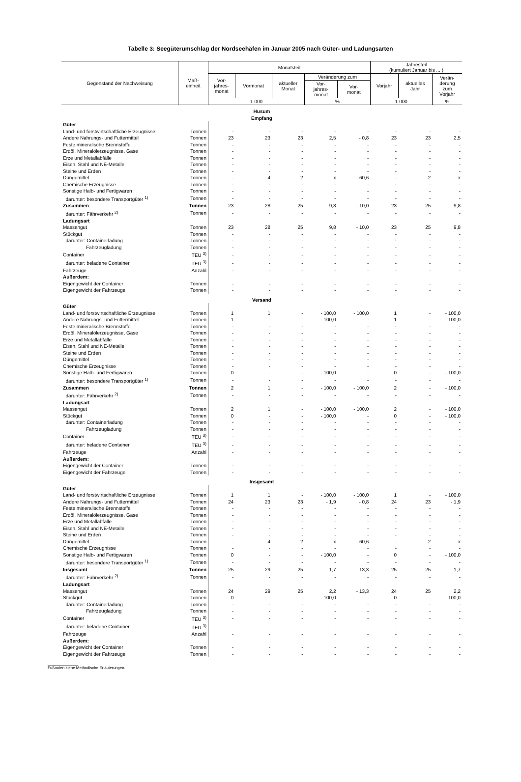Tabelle 3: Seegüterumschlag der Nordseehäfen im Januar 2005 nach Güter- und Ladungsarten
| Gegenstand der Nachweisung | Maß- einheit | Monatsteil | | | | | Jahresteil (kumuliert Januar bis ... ) | | |
| --- | --- | --- | --- | --- | --- | --- | --- | --- | --- |
| | | Vor- jahres- monat | Vormonat | aktueller Monat | Veränderung zum | | Vorjahr | aktuelles Jahr | Verän- derung zum Vorjahr |
| | | | | | Vor- jahres- monat | Vor- monat | | | |
| | | 1 000 | | | % | | 1 000 | | % |
| Husum Empfang | | | | | | | | | |
| Güter | | | | | | | | | |
| Land- und forstwirtschaftliche Erzeugnisse | Tonnen | - | - | - | - | - | - | - | - |
| Andere Nahrungs- und Futtermittel | Tonnen | 23 | 23 | 23 | 2,5 | - 0,8 | 23 | 23 | 2,5 |
| Feste mineralische Brennstoffe | Tonnen | - | - | - | - | - | - | - | - |
| Erdöl, Mineralölerzeugnisse, Gase | Tonnen | - | - | - | - | - | - | - | - |
| Erze und Metallabfälle | Tonnen | - | - | - | - | - | - | - | - |
| Eisen, Stahl und NE-Metalle | Tonnen | - | - | - | - | - | - | - | - |
| Steine und Erden | Tonnen | - | - | - | - | - | - | - | - |
| Düngemittel | Tonnen | - | 4 | 2 | x | - 60,6 | - | 2 | x |
| Chemische Erzeugnisse | Tonnen | - | - | - | - | - | - | - | - |
| Sonstige Halb- und Fertigwaren | Tonnen | - | - | - | - | - | - | - | - |
| darunter: besondere Transportgüter <sup>1)</sup> | Tonnen | - | - | - | - | - | - | - | - |
| Zusammen | Tonnen | 23 | 28 | 25 | 9,8 | - 10,0 | 23 | 25 | 9,8 |
| darunter: Fährverkehr <sup>2)</sup> | Tonnen | - | - | - | - | - | - | - | - |
| Ladungsart | | | | | | | | | |
| Massengut | Tonnen | 23 | 28 | 25 | 9,8 | - 10,0 | 23 | 25 | 9,8 |
| Stückgut | Tonnen | - | - | - | - | - | - | - | - |
| darunter: Containerladung | Tonnen | - | - | - | - | - | - | - | - |
| Fahrzeugladung | Tonnen | - | - | - | - | - | - | - | - |
| Container | TEU <sup>3)</sup> | - | - | - | - | - | - | - | - |
| darunter: beladene Container | TEU <sup>3)</sup> | - | - | - | - | - | - | - | - |
| Fahrzeuge | Anzahl | - | - | - | - | - | - | - | - |
| Außerdem: | | | | | | | | | |
| Eigengewicht der Container | Tonnen | - | - | - | - | - | - | - | - |
| Eigengewicht der Fahrzeuge | Tonnen | - | - | - | - | - | - | - | - |
| Versand | | | | | | | | | |
| Güter | | | | | | | | | |
| Land- und forstwirtschaftliche Erzeugnisse | Tonnen | 1 | 1 | - | - 100,0 | - 100,0 | 1 | - | - 100,0 |
| Andere Nahrungs- und Futtermittel | Tonnen | 1 | - | - | - 100,0 | - | 1 | - | - 100,0 |
| Feste mineralische Brennstoffe | Tonnen | - | - | - | - | - | - | - | - |
| Erdöl, Mineralölerzeugnisse, Gase | Tonnen | - | - | - | - | - | - | - | - |
| Erze und Metallabfälle | Tonnen | - | - | - | - | - | - | - | - |
| Eisen, Stahl und NE-Metalle | Tonnen | - | - | - | - | - | - | - | - |
| Steine und Erden | Tonnen | - | - | - | - | - | - | - | - |
| Düngemittel | Tonnen | - | - | - | - | - | - | - | - |
| Chemische Erzeugnisse | Tonnen | - | - | - | - | - | - | - | - |
| Sonstige Halb- und Fertigwaren | Tonnen | 0 | - | - | - 100,0 | - | 0 | - | - 100,0 |
| darunter: besondere Transportgüter <sup>1)</sup> | Tonnen | - | - | - | - | - | - | - | - |
| Zusammen | Tonnen | 2 | 1 | - | - 100,0 | - 100,0 | 2 | - | - 100,0 |
| darunter: Fährverkehr <sup>2)</sup> | Tonnen | - | - | - | - | - | - | - | - |
| Ladungsart | | | | | | | | | |
| Massengut | Tonnen | 2 | 1 | - | - 100,0 | - 100,0 | 2 | - | - 100,0 |
| Stückgut | Tonnen | 0 | - | - | - 100,0 | - | 0 | - | - 100,0 |
| darunter: Containerladung | Tonnen | - | - | - | - | - | - | - | - |
| Fahrzeugladung | Tonnen | - | - | - | - | - | - | - | - |
| Container | TEU <sup>3)</sup> | - | - | - | - | - | - | - | - |
| darunter: beladene Container | TEU <sup>3)</sup> | - | - | - | - | - | - | - | - |
| Fahrzeuge | Anzahl | - | - | - | - | - | - | - | - |
| Außerdem: | | | | | | | | | |
| Eigengewicht der Container | Tonnen | - | - | - | - | - | - | - | - |
| Eigengewicht der Fahrzeuge | Tonnen | - | - | - | - | - | - | - | - |
| Insgesamt | | | | | | | | | |
| Güter | | | | | | | | | |
| Land- und forstwirtschaftliche Erzeugnisse | Tonnen | 1 | 1 | - | - 100,0 | - 100,0 | 1 | - | - 100,0 |
| Andere Nahrungs- und Futtermittel | Tonnen | 24 | 23 | 23 | - 1,9 | - 0,8 | 24 | 23 | - 1,9 |
| Feste mineralische Brennstoffe | Tonnen | - | - | - | - | - | - | - | - |
| Erdöl, Mineralölerzeugnisse, Gase | Tonnen | - | - | - | - | - | - | - | - |
| Erze und Metallabfälle | Tonnen | - | - | - | - | - | - | - | - |
| Eisen, Stahl und NE-Metalle | Tonnen | - | - | - | - | - | - | - | - |
| Steine und Erden | Tonnen | - | - | - | - | - | - | - | - |
| Düngemittel | Tonnen | - | 4 | 2 | x | - 60,6 | - | 2 | x |
| Chemische Erzeugnisse | Tonnen | - | - | - | - | - | - | - | - |
| Sonstige Halb- und Fertigwaren | Tonnen | 0 | - | - | - 100,0 | - | 0 | - | - 100,0 |
| darunter: besondere Transportgüter <sup>1)</sup> | Tonnen | - | - | - | - | - | - | - | - |
| Insgesamt | Tonnen | 25 | 29 | 25 | 1,7 | - 13,3 | 25 | 25 | 1,7 |
| darunter: Fährverkehr <sup>2)</sup> | Tonnen | - | - | - | - | - | - | - | - |
| Ladungsart | | | | | | | | | |
| Massengut | Tonnen | 24 | 29 | 25 | 2,2 | - 13,3 | 24 | 25 | 2,2 |
| Stückgut | Tonnen | 0 | - | - | - 100,0 | - | 0 | - | - 100,0 |
| darunter: Containerladung | Tonnen | - | - | - | - | - | - | - | - |
| Fahrzeugladung | Tonnen | - | - | - | - | - | - | - | - |
| Container | TEU <sup>3)</sup> | - | - | - | - | - | - | - | - |
| darunter: beladene Container | TEU <sup>3)</sup> | - | - | - | - | - | - | - | - |
| Fahrzeuge | Anzahl | - | - | - | - | - | - | - | - |
| Außerdem: | | | | | | | | | |
| Eigengewicht der Container | Tonnen | - | - | - | - | - | - | - | - |
| Eigengewicht der Fahrzeuge | Tonnen | - | - | - | - | - | - | - | - |
______________
Fußnoten siehe Methodische Erläuterungen.